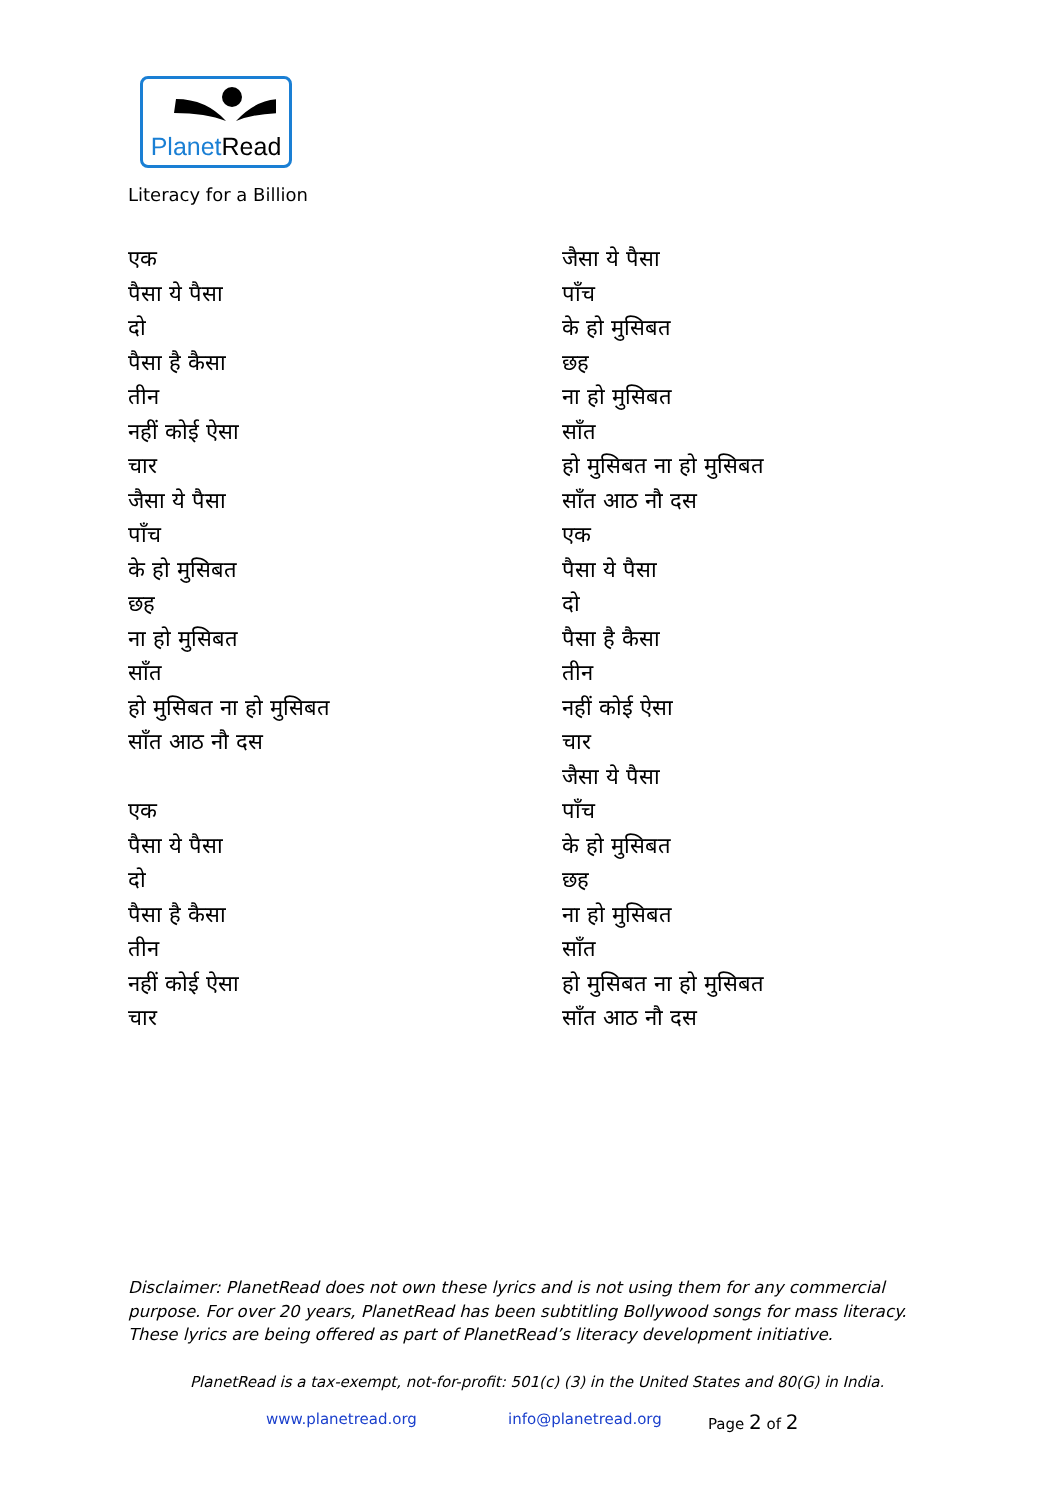PlanetRead
Literacy for a Billion
एक
पैसा ये पैसा
दो
पैसा है कैसा
तीन
नहीं कोई ऐसा
चार
जैसा ये पैसा
पाँच
के हो मुसिबत
छह
ना हो मुसिबत
साँत
हो मुसिबत ना हो मुसिबत
साँत आठ नौ दस
एक
पैसा ये पैसा
दो
पैसा है कैसा
तीन
नहीं कोई ऐसा
चार
जैसा ये पैसा
पाँच
के हो मुसिबत
छह
ना हो मुसिबत
साँत
हो मुसिबत ना हो मुसिबत
साँत आठ नौ दस
एक
पैसा ये पैसा
दो
पैसा है कैसा
तीन
नहीं कोई ऐसा
चार
जैसा ये पैसा
पाँच
के हो मुसिबत
छह
ना हो मुसिबत
साँत
हो मुसिबत ना हो मुसिबत
साँत आठ नौ दस
Disclaimer: PlanetRead does not own these lyrics and is not using them for any commercial purpose. For over 20 years, PlanetRead has been subtitling Bollywood songs for mass literacy. These lyrics are being offered as part of PlanetRead’s literacy development initiative.
PlanetRead is a tax-exempt, not-for-profit: 501(c) (3) in the United States and 80(G) in India.
www.planetread.org info@planetread.org Page 2 of 2